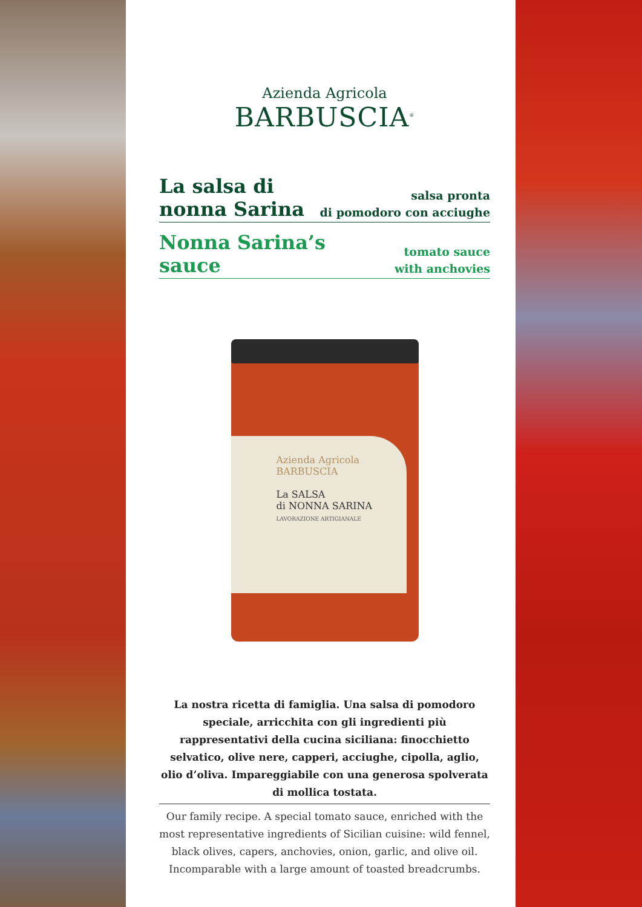Azienda Agricola
BARBUSCIA<sup>®</sup>
La salsa di
nonna Sarina
salsa pronta
di pomodoro con acciughe
Nonna Sarina’s
sauce
tomato sauce
with anchovies
Azienda Agricola
BARBUSCIA
La SALSA
di NONNA SARINA
LAVORAZIONE ARTIGIANALE
La nostra ricetta di famiglia. Una salsa di pomodoro speciale, arricchita con gli ingredienti più rappresentativi della cucina siciliana: finocchietto selvatico, olive nere, capperi, acciughe, cipolla, aglio, olio d’oliva. Impareggiabile con una generosa spolverata di mollica tostata.
Our family recipe. A special tomato sauce, enriched with the most representative ingredients of Sicilian cuisine: wild fennel, black olives, capers, anchovies, onion, garlic, and olive oil. Incomparable with a large amount of toasted breadcrumbs.